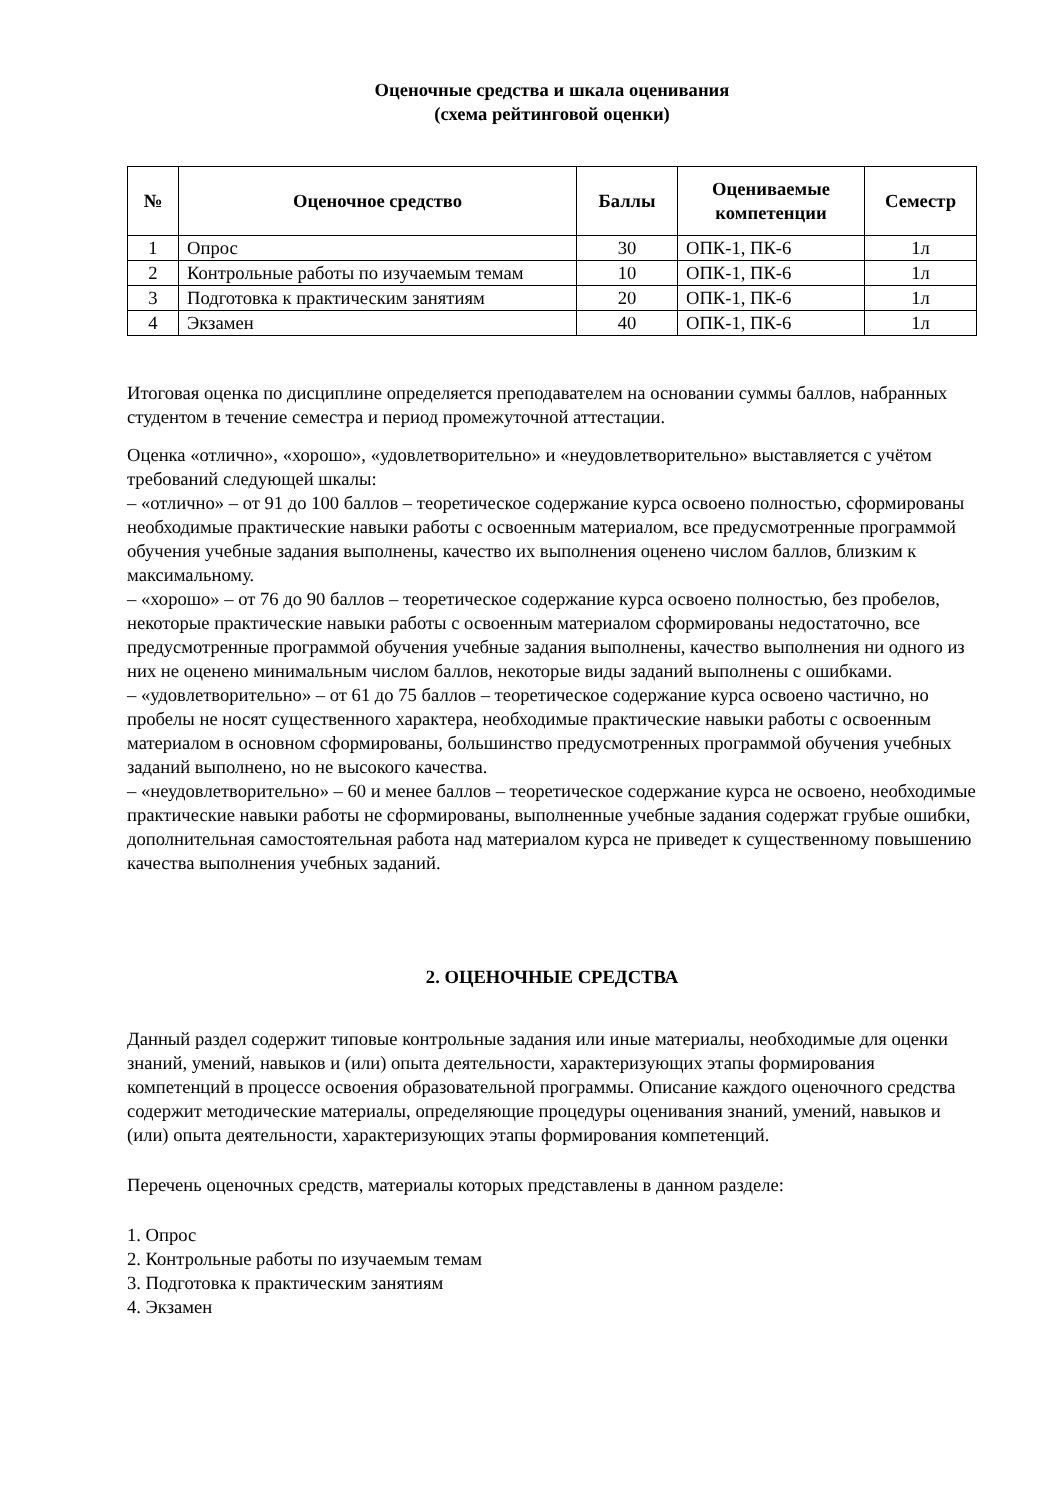Оценочные средства и шкала оценивания
(схема рейтинговой оценки)
| № | Оценочное средство | Баллы | Оцениваемые компетенции | Семестр |
| --- | --- | --- | --- | --- |
| 1 | Опрос | 30 | ОПК-1, ПК-6 | 1л |
| 2 | Контрольные работы по изучаемым темам | 10 | ОПК-1, ПК-6 | 1л |
| 3 | Подготовка к практическим занятиям | 20 | ОПК-1, ПК-6 | 1л |
| 4 | Экзамен | 40 | ОПК-1, ПК-6 | 1л |
Итоговая оценка по дисциплине определяется преподавателем на основании суммы баллов, набранных студентом в течение семестра и период промежуточной аттестации.
Оценка «отлично», «хорошо», «удовлетворительно» и «неудовлетворительно» выставляется с учётом требований следующей шкалы:
– «отлично» – от 91 до 100 баллов – теоретическое содержание курса освоено полностью, сформированы необходимые практические навыки работы с освоенным материалом, все предусмотренные программой обучения учебные задания выполнены, качество их выполнения оценено числом баллов, близким к максимальному.
– «хорошо» – от 76 до 90 баллов – теоретическое содержание курса освоено полностью, без пробелов, некоторые практические навыки работы с освоенным материалом сформированы недостаточно, все предусмотренные программой обучения учебные задания выполнены, качество выполнения ни одного из них не оценено минимальным числом баллов, некоторые виды заданий выполнены с ошибками.
– «удовлетворительно» – от 61 до 75 баллов – теоретическое содержание курса освоено частично, но пробелы не носят существенного характера, необходимые практические навыки работы с освоенным материалом в основном сформированы, большинство предусмотренных программой обучения учебных заданий выполнено, но не высокого качества.
– «неудовлетворительно» – 60 и менее баллов – теоретическое содержание курса не освоено, необходимые практические навыки работы не сформированы, выполненные учебные задания содержат грубые ошибки, дополнительная самостоятельная работа над материалом курса не приведет к существенному повышению качества выполнения учебных заданий.
2. ОЦЕНОЧНЫЕ СРЕДСТВА
Данный раздел содержит типовые контрольные задания или иные материалы, необходимые для оценки знаний, умений, навыков и (или) опыта деятельности, характеризующих этапы формирования компетенций в процессе освоения образовательной программы. Описание каждого оценочного средства содержит методические материалы, определяющие процедуры оценивания знаний, умений, навыков и (или) опыта деятельности, характеризующих этапы формирования компетенций.
Перечень оценочных средств, материалы которых представлены в данном разделе:
1. Опрос
2. Контрольные работы по изучаемым темам
3. Подготовка к практическим занятиям
4. Экзамен